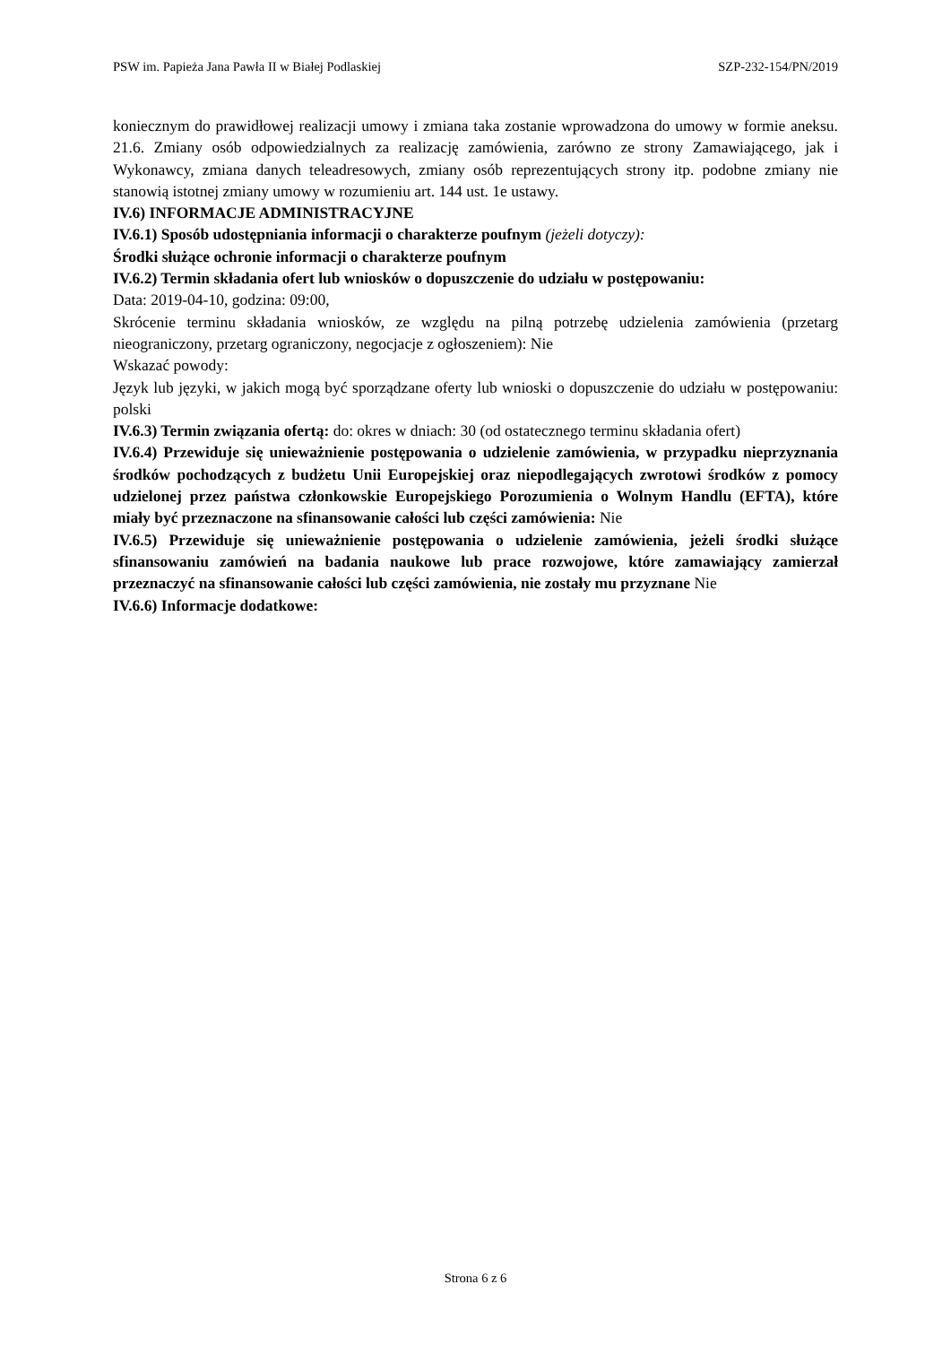PSW im. Papieża Jana Pawła II w Białej Podlaskiej SZP-232-154/PN/2019
koniecznym do prawidłowej realizacji umowy i zmiana taka zostanie wprowadzona do umowy w formie aneksu. 21.6. Zmiany osób odpowiedzialnych za realizację zamówienia, zarówno ze strony Zamawiającego, jak i Wykonawcy, zmiana danych teleadresowych, zmiany osób reprezentujących strony itp. podobne zmiany nie stanowią istotnej zmiany umowy w rozumieniu art. 144 ust. 1e ustawy.
IV.6) INFORMACJE ADMINISTRACYJNE
IV.6.1) Sposób udostępniania informacji o charakterze poufnym (jeżeli dotyczy):
Środki służące ochronie informacji o charakterze poufnym
IV.6.2) Termin składania ofert lub wniosków o dopuszczenie do udziału w postępowaniu:
Data: 2019-04-10, godzina: 09:00,
Skrócenie terminu składania wniosków, ze względu na pilną potrzebę udzielenia zamówienia (przetarg nieograniczony, przetarg ograniczony, negocjacje z ogłoszeniem): Nie
Wskazać powody:
Język lub języki, w jakich mogą być sporządzane oferty lub wnioski o dopuszczenie do udziału w postępowaniu: polski
IV.6.3) Termin związania ofertą: do: okres w dniach: 30 (od ostatecznego terminu składania ofert)
IV.6.4) Przewiduje się unieważnienie postępowania o udzielenie zamówienia, w przypadku nieprzyznania środków pochodzących z budżetu Unii Europejskiej oraz niepodlegających zwrotowi środków z pomocy udzielonej przez państwa członkowskie Europejskiego Porozumienia o Wolnym Handlu (EFTA), które miały być przeznaczone na sfinansowanie całości lub części zamówienia: Nie
IV.6.5) Przewiduje się unieważnienie postępowania o udzielenie zamówienia, jeżeli środki służące sfinansowaniu zamówień na badania naukowe lub prace rozwojowe, które zamawiający zamierzał przeznaczyć na sfinansowanie całości lub części zamówienia, nie zostały mu przyznane Nie
IV.6.6) Informacje dodatkowe:
Strona 6 z 6